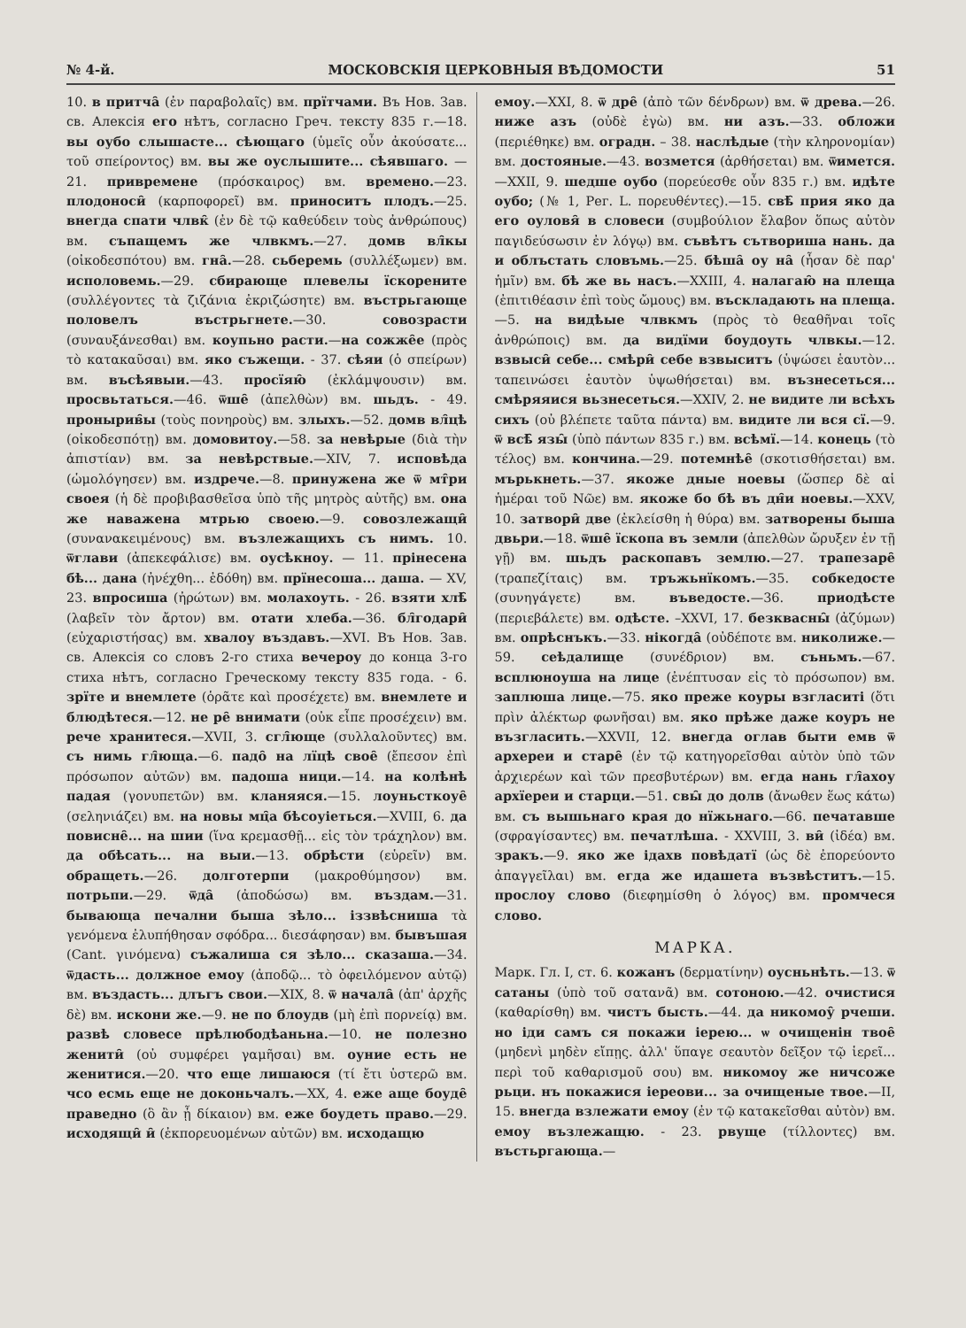№ 4-й. МОСКОВСКІЯ ЦЕРКОВНЫЯ ВѢДОМОСТИ 51
10. в притча̑ (ἐν παραβολαῖς) вм. прїтчами. Въ Нов. Зав. св. Алексія его нѣтъ, согласно Греч. тексту 835 г.—18. вы оубо слышасте... сѣющаго (ὑμεῖς οὖν ἀκούσατε... τοῦ σπείροντος) вм. вы же оуслышите... сѣявшаго. — 21. привременe (πρόσκαιρος) вм. времено.—23. плодоноси̑ (καρποφορεῖ) вм. приноситъ плодъ.—25. внегда спати члвк̑ (ἐν δὲ τῷ καθεύδειν τοὺς ἀνθρώπους) вм. съпащемъ же члвкмъ.—27. домв вл̑кы (οἰκοδεσπότου) вм. гна̑.—28. сьберемь (συλλέξωμεν) вм. исполовемь.—29. сбирающе плевелы ïскорените (συλλέγοντες τὰ ζιζάνια ἐκριζώσητε) вм. въстрьгающе половелъ въстрьгнете.—30. совозрасти (συναυξάνεσθαι) вм. коупьно расти.—на сожже̑е (πρὸς τὸ κατακαῦσαι) вм. яко съжещи. - 37. сѣяи (ὁ σπείρων) вм. въсѣявыи.—43. просїяю̑ (ἐκλάμψουσιν) вм. просвьтаться.—46. ѿше̑ (ἀπελθὼν) вм. шьдъ. - 49. пронырив̑ы (τοὺς πονηροὺς) вм. злыхъ.—52. домв вл̑цѣ (οἰκοδεσπότῃ) вм. домовитоу.—58. за невѣрые (διὰ τὴν ἀπιστίαν) вм. за невѣрствые.—XIV, 7. исповѣда (ὡμολόγησεν) вм. издрече.—8. принужена же ѿ мт̑ри своея (ἡ δὲ προβιβασθεῖσα ὑπὸ τῆς μητρὸς αὐτῆς) вм. она же наважена мтрью своею.—9. совозлежащи̑ (συνανακειμένους) вм. възлежащихъ съ нимъ. 10. ѿглави (ἀπεκεφάλισε) вм. оусѣкноу. — 11. прінесена бѣ... дана (ἠνέχθη... ἐδόθη) вм. прїнесоша... даша. — XV, 23. впросиша (ἠρώτων) вм. молахоуть. - 26. взяти хлѣ̑ (λαβεῖν τὸν ἄρτον) вм. отати хлеба.—36. бл̑годари̑ (εὐχαριστήσας) вм. хвалоу въздавъ.—XVI. Въ Нов. Зав. св. Алексія со словъ 2-го стиха вечероу до конца 3-го стиха нѣтъ, согласно Греческому тексту 835 года. - 6. зрїте и внемлете (ὁρᾶτε καὶ προσέχετε) вм. внемлете и блюдѣтеся.—12. не ре̑ вни­мати (οὐκ εἶπε προσέχειν) вм. рече хранитеся.—XVII, 3. сгл̑юще (συλλαλοῦντες) вм. съ нимь гл̑юща.—6. падо̑ на лїцѣ свое̑ (ἔπεσον ἐπὶ πρόσωπον αὐτῶν) вм. падоша ници.—14. на колѣнѣ падая (γονυπετῶν) вм. кланяяся.—15. лоуньсткоуе̑ (σεληνιάζει) вм. на новы мц̑а бѣсоуіеться.—XVIII, 6. да повисне̑... на шии (ἵνα κρεμασθῇ... εἰς τὸν τράχηλον) вм. да обѣсать... на выи.—13. обрѣсти (εὑρεῖν) вм. обращеть.—26. долготерпи (μακροθύμησον) вм. потрьпи.—29. ѿда̑ (ἀποδώσω) вм. въздам.—31. бывающа печални быша зѣло... іззвѣсниша τὰ γενόμενα ἐλυπήθησαν σφόδρα... διεσάφησαν) вм. бывъшая (Cant. γινόμενα) съжалиша ся зѣло... сказаша.—34. ѿдасть... должное емоу (ἀποδῷ... τὸ ὀφειλόμενον αὐτῷ) вм. въздасть... длъгъ свои.—XIX, 8. ѿ начала̑ (ἀπ' ἀρχῆς δὲ) вм. искони же.—9. не по блоудв (μὴ ἐπὶ πορνείᾳ) вм. развѣ словесе прѣлюбодѣаньна.—10. не полезно женити̑ (οὐ συμφέρει γαμῆσαι) вм. оуние есть не женитися.—20. что еще лишаюся (τί ἔτι ὑστερῶ вм. чсо есмь еще не доконьчалъ.—XX, 4. еже аще боуде̑ праведно (ὃ ἂν ᾖ δίκαιον) вм. еже боудеть право.—29. исходящи̑ и̑ (ἐκπορευομένων αὐτῶν) вм. исходащю
емоу.—XXI, 8. ѿ дре̑ (ἀπὸ τῶν δένδρων) вм. ѿ древа.—26. ниже азъ (οὐδὲ ἐγὼ) вм. ни азъ.—33. обложи (περιέθηκε) вм. оградн. – 38. наслѣдые (τὴν κληρονομίαν) вм. достояные.—43. возмется (ἀρθήσεται) вм. ѿимется.—XXII, 9. шедше оубо (πορεύεσθε οὖν 835 г.) вм. идѣте оубо; (№ 1, Рег. L. πορευθέντες).—15. свѣ̑ прия яко да его оуловя̑ в словеси (συμβούλιον ἔλαβον ὅπως αὐτὸν παγιδεύσωσιν ἐν λόγῳ) вм. съвѣтъ сътвориша нань. да и облъстать словъмь.—25. бѣша̑ оу на̑ (ἦσαν δὲ παρ' ἡμῖν) вм. бѣ же вь насъ.—XXIII, 4. налагаю̑ на плеща (ἐπιτιθέασιν ἐπὶ τοὺς ὤμους) вм. въскладають на плеща.—5. на видѣые члвкмъ (πρὸς τὸ θεαθῆναι τοῖς ἀνθρώποις) вм. да видїми боудоуть члвкы.—12. взвыси̑ себе... смѣри̑ себе взвыситъ (ὑψώσει ἑαυτὸν... ταπεινώσει ἑαυτὸν ὑψωθήσεται) вм. възнесеться... смѣряяися вьзнесеться.—XXIV, 2. не видите ли всѣхъ сихъ (οὐ βλέπετε ταῦτα πάντα) вм. видите ли вся сї.—9. ѿ всѣ̑ язы̑ (ὑπὸ πάντων 835 г.) вм. всѣмї.—14. конець (τὸ τέλος) вм. кончина.—29. потемнѣе̑ (σκοτισθήσεται) вм. мърькнеть.—37. якоже дные ноевы (ὥσπερ δὲ αἱ ἡμέραι τοῦ Νῶε) вм. якоже бо бѣ въ дн̑и ноевы.—XXV, 10. затвори̑ две (ἐκλείσθη ἡ θύρα) вм. затворены быша двьри.—18. ѿше̑ ïскопа въ земли (ἀπελθὼν ὤρυξεν ἐν τῇ γῇ) вм. шьдъ раскопавъ землю.—27. трапезаре̑ (τραπεζίταις) вм. тръжьнїкомъ.—35. собкедосте (συνηγάγετε) вм. въведосте.—36. приодѣсте (περιεβάλετε) вм. одѣсте. –XXVI, 17. безквасны̑ (ἀζύμων) вм. опрѣснъкъ.—33. нікогда̑ (οὐδέποτε вм. николиже.—59. сеѣдалище (συνέδριον) вм. съньмъ.—67. всплюноуша на лице (ἐνέπτυσαν εἰς τὸ πρόσωπον) вм. заплюша лице.—75. яко преже коуры взгласиті (ὅτι πρὶν ἀλέκτωρ φωνῆσαι) вм. яко прѣже даже коуръ не възгласить.—XXVII, 12. внегда оглав быти емв ѿ архереи и старе̑ (ἐν τῷ κατηγορεῖσθαι αὐτὸν ὑπὸ τῶν ἀρχιερέων καὶ τῶν πρεσβυτέρων) вм. егда нань гл̑ахоу архїереи и старци.—51. свы̑ до долв (ἄνωθεν ἕως κάτω) вм. съ вышьнаго края до нїжьнаго.—66. печатавше (σφραγίσαντες) вм. печатлѣша. - XXVIII, 3. ви̑ (ἰδέα) вм. зракъ.—9. яко же ідахв повѣдатї (ὡς δὲ ἐπορεύοντο ἀπαγγεῖλαι) вм. егда же идашета възвѣститъ.—15. прослоу слово (διεφημίσθη ὁ λόγος) вм. промчеся слово.
МАРКА.
Марк. Гл. I, ст. 6. кожанъ (δερματίνην) оусньнѣть.—13. ѿ сатаны (ὑπὸ τοῦ σατανᾶ) вм. сотоною.—42. очистися (καθαρίσθη) вм. чистъ бысть.—44. да никомоу̑ рчеши. но іди самъ ся покажи іерею... ѡ очищенін твое̑ (μηδενὶ μηδὲν εἴπῃς. ἀλλ' ὕπαγε σεαυτὸν δεῖξον τῷ ἱερεῖ... περὶ τοῦ καθαρισμοῦ σου) вм. никомоу же ничсоже рьци. нъ покажися іереови... за очищеные твое.—II, 15. внегда взлежати емоу (ἐν τῷ κατακεῖσθαι αὐτὸν) вм. емоу възлежащю. - 23. рвуще (τίλλοντες) вм. въстьргающа.—